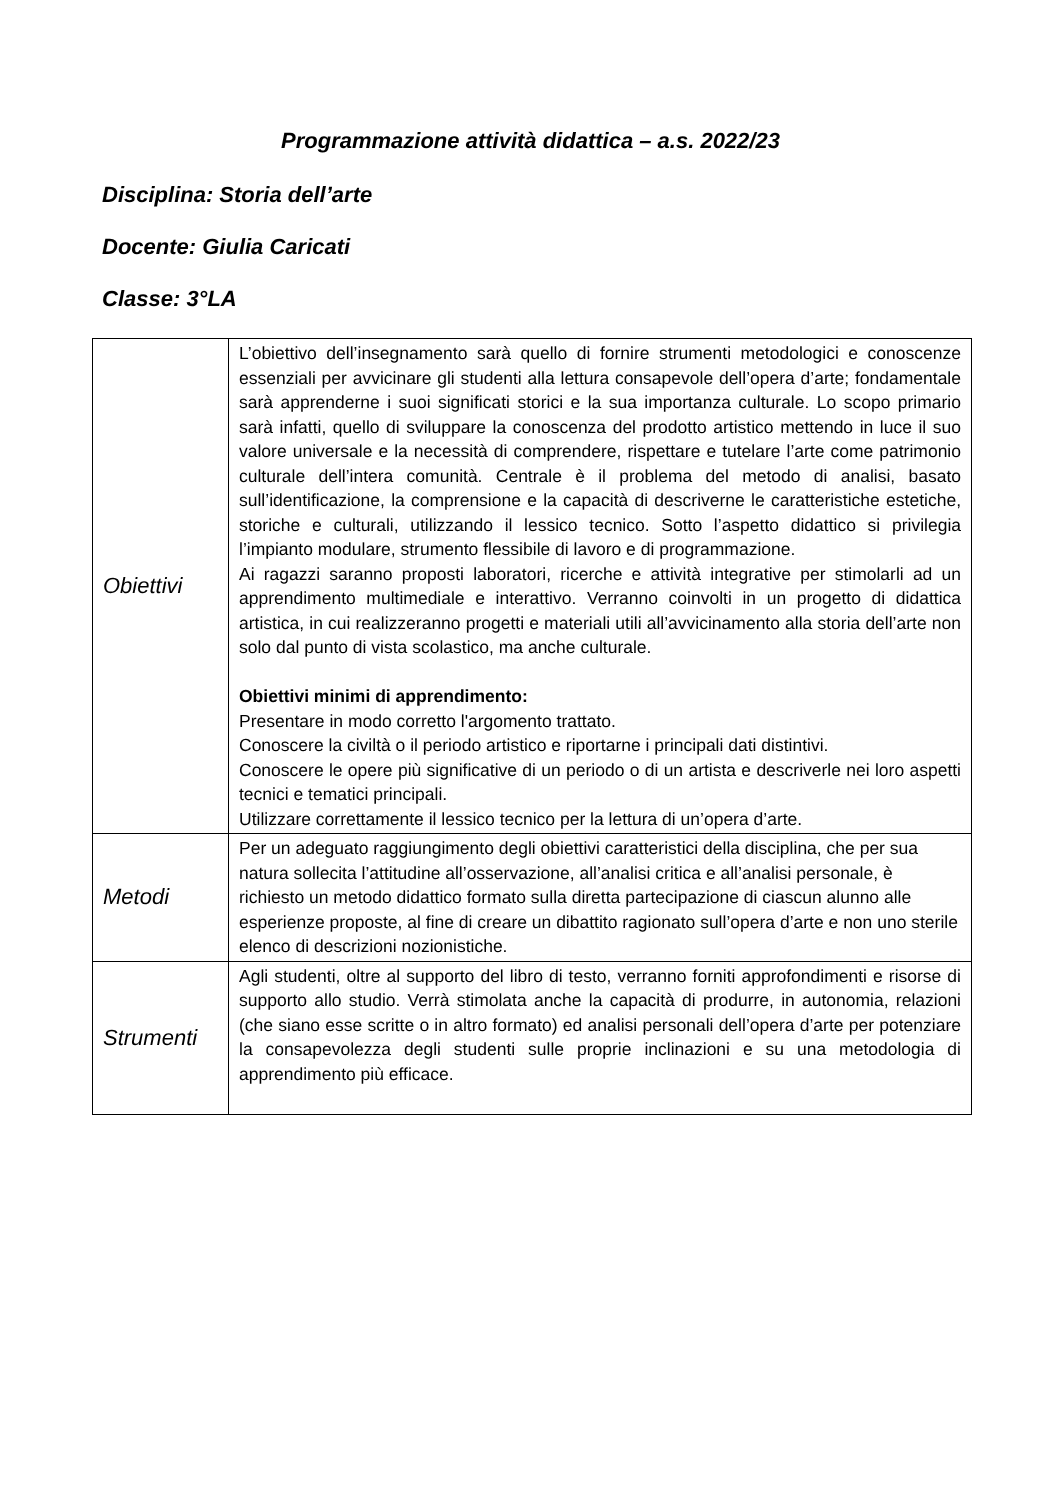Programmazione attività didattica – a.s. 2022/23
Disciplina: Storia dell’arte
Docente: Giulia Caricati
Classe: 3°LA
| Obiettivi | L’obiettivo dell’insegnamento sarà quello di fornire strumenti metodologici e conoscenze essenziali per avvicinare gli studenti alla lettura consapevole dell’opera d’arte; fondamentale sarà apprenderne i suoi significati storici e la sua importanza culturale. Lo scopo primario sarà infatti, quello di sviluppare la conoscenza del prodotto artistico mettendo in luce il suo valore universale e la necessità di comprendere, rispettare e tutelare l’arte come patrimonio culturale dell’intera comunità. Centrale è il problema del metodo di analisi, basato sull’identificazione, la comprensione e la capacità di descriverne le caratteristiche estetiche, storiche e culturali, utilizzando il lessico tecnico. Sotto l’aspetto didattico si privilegia l’impianto modulare, strumento flessibile di lavoro e di programmazione. Ai ragazzi saranno proposti laboratori, ricerche e attività integrative per stimolarli ad un apprendimento multimediale e interattivo. Verranno coinvolti in un progetto di didattica artistica, in cui realizzeranno progetti e materiali utili all’avvicinamento alla storia dell’arte non solo dal punto di vista scolastico, ma anche culturale. Obiettivi minimi di apprendimento: Presentare in modo corretto l'argomento trattato. Conoscere la civiltà o il periodo artistico e riportarne i principali dati distintivi. Conoscere le opere più significative di un periodo o di un artista e descriverle nei loro aspetti tecnici e tematici principali. Utilizzare correttamente il lessico tecnico per la lettura di un’opera d’arte. |
| Metodi | Per un adeguato raggiungimento degli obiettivi caratteristici della disciplina, che per sua natura sollecita l’attitudine all’osservazione, all’analisi critica e all’analisi personale, è richiesto un metodo didattico formato sulla diretta partecipazione di ciascun alunno alle esperienze proposte, al fine di creare un dibattito ragionato sull’opera d’arte e non uno sterile elenco di descrizioni nozionistiche. |
| Strumenti | Agli studenti, oltre al supporto del libro di testo, verranno forniti approfondimenti e risorse di supporto allo studio. Verrà stimolata anche la capacità di produrre, in autonomia, relazioni (che siano esse scritte o in altro formato) ed analisi personali dell’opera d’arte per potenziare la consapevolezza degli studenti sulle proprie inclinazioni e su una metodologia di apprendimento più efficace. |